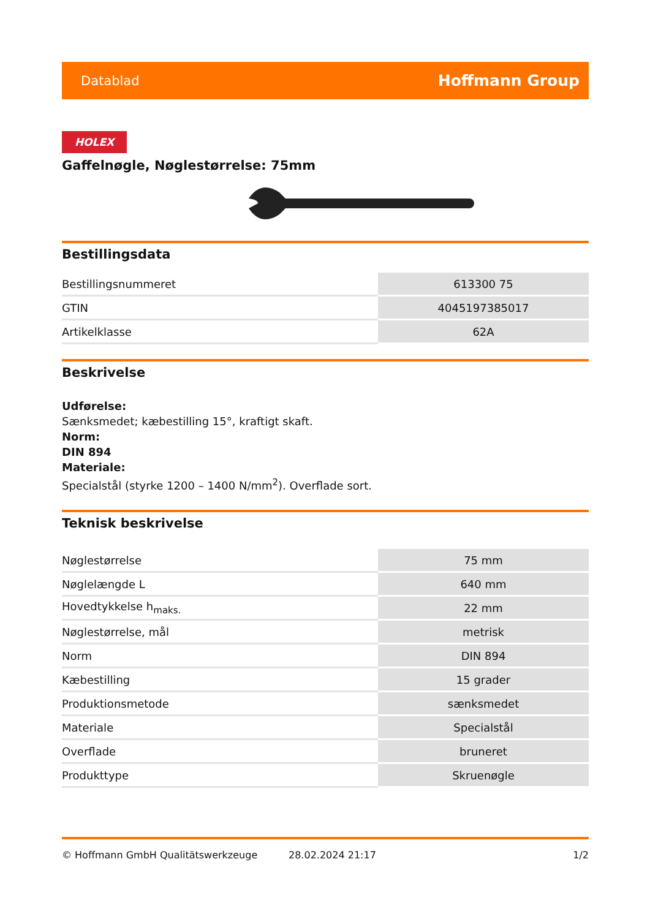Datablad Hoffmann Group
HOLEX
Gaffelnøgle, Nøglestørrelse: 75mm
Bestillingsdata
| Bestillingsnummeret | 613300 75 |
| GTIN | 4045197385017 |
| Artikelklasse | 62A |
Beskrivelse
Udførelse:
Sænksmedet; kæbestilling 15°, kraftigt skaft.
Norm:
DIN 894
Materiale:
Specialstål (styrke 1200 – 1400 N/mm<sup>2</sup>). Overflade sort.
Teknisk beskrivelse
| Nøglestørrelse | 75 mm |
| Nøglelængde L | 640 mm |
| Hovedtykkelse h<sub>maks.</sub> | 22 mm |
| Nøglestørrelse, mål | metrisk |
| Norm | DIN 894 |
| Kæbestilling | 15 grader |
| Produktionsmetode | sænksmedet |
| Materiale | Specialstål |
| Overflade | bruneret |
| Produkttype | Skruenøgle |
© Hoffmann GmbH Qualitätswerkzeuge 28.02.2024 21:17 1/2